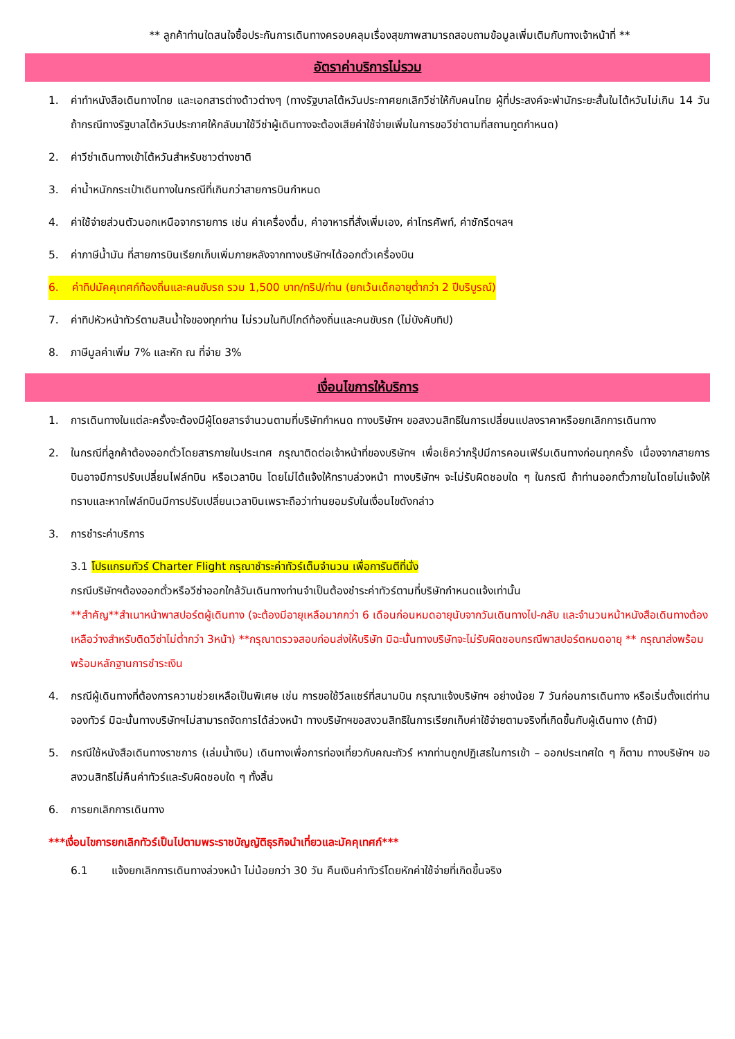** ลูกค้าท่านใดสนใจซื้อประกันการเดินทางครอบคลุมเรื่องสุขภาพสามารถสอบถามข้อมูลเพิ่มเติมกับทางเจ้าหน้าที่ **
อัตราค่าบริการไม่รวม
1. ค่าทำหนังสือเดินทางไทย และเอกสารต่างด้าวต่างๆ (ทางรัฐบาลไต้หวันประกาศยกเลิกวีซ่าให้กับคนไทย ผู้ที่ประสงค์จะพำนักระยะสั้นในไต้หวันไม่เกิน 14 วัน ถ้ากรณีทางรัฐบาลไต้หวันประกาศให้กลับมาใช้วีซ่าผู้เดินทางจะต้องเสียค่าใช้จ่ายเพิ่มในการขอวีซ่าตามที่สถานทูตกำหนด)
2. ค่าวีซ่าเดินทางเข้าไต้หวันสำหรับชาวต่างชาติ
3. ค่าน้ำหนักกระเป๋าเดินทางในกรณีที่เกินกว่าสายการบินกำหนด
4. ค่าใช้จ่ายส่วนตัวนอกเหนือจากรายการ เช่น ค่าเครื่องดื่ม, ค่าอาหารที่สั่งเพิ่มเอง, ค่าโทรศัพท์, ค่าซักรีดฯลฯ
5. ค่าภาษีน้ำมัน ที่สายการบินเรียกเก็บเพิ่มภายหลังจากทางบริษัทฯได้ออกตั๋วเครื่องบิน
6. ค่าทิปมัคคุเทศก์ท้องถิ่นและคนขับรถ รวม 1,500 บาท/ทริป/ท่าน (ยกเว้นเด็กอายุต่ำกว่า 2 ปีบริบูรณ์)
7. ค่าทิปหัวหน้าทัวร์ตามสินน้ำใจของทุกท่าน ไม่รวมในทิปไกด์ท้องถิ่นและคนขับรถ (ไม่บังคับทิป)
8. ภาษีมูลค่าเพิ่ม 7% และหัก ณ ที่จ่าย 3%
เงื่อนไขการให้บริการ
1. การเดินทางในแต่ละครั้งจะต้องมีผู้โดยสารจำนวนตามที่บริษัทกำหนด ทางบริษัทฯ ขอสงวนสิทธิในการเปลี่ยนแปลงราคาหรือยกเลิกการเดินทาง
2. ในกรณีที่ลูกค้าต้องออกตั๋วโดยสารภายในประเทศ กรุณาติดต่อเจ้าหน้าที่ของบริษัทฯ เพื่อเช็คว่ากรุ๊ปมีการคอนเฟิร์มเดินทางก่อนทุกครั้ง เนื่องจากสายการบินอาจมีการปรับเปลี่ยนไฟล์ทบิน หรือเวลาบิน โดยไม่ได้แจ้งให้ทราบล่วงหน้า ทางบริษัทฯ จะไม่รับผิดชอบใด ๆ ในกรณี ถ้าท่านออกตั๋วภายในโดยไม่แจ้งให้ทราบและหากไฟล์ทบินมีการปรับเปลี่ยนเวลาบินเพราะถือว่าท่านยอมรับในเงื่อนไขดังกล่าว
3. การชำระค่าบริการ
3.1 โปรแกรมทัวร์ Charter Flight กรุณาชำระค่าทัวร์เต็มจำนวน เพื่อการันตีที่นั่ง
กรณีบริษัทฯต้องออกตั๋วหรือวีซ่าออกใกล้วันเดินทางท่านจำเป็นต้องชำระค่าทัวร์ตามที่บริษัทกำหนดแจ้งเท่านั้น
**สำคัญ**สำเนาหน้าพาสปอร์ตผู้เดินทาง (จะต้องมีอายุเหลือมากกว่า 6 เดือนก่อนหมดอายุนับจากวันเดินทางไป-กลับ และจำนวนหน้าหนังสือเดินทางต้องเหลือว่างสำหรับติดวีซ่าไม่ต่ำกว่า 3หน้า) **กรุณาตรวจสอบก่อนส่งให้บริษัท มิฉะนั้นทางบริษัทจะไม่รับผิดชอบกรณีพาสปอร์ตหมดอายุ ** กรุณาส่งพร้อมพร้อมหลักฐานการชำระเงิน
4. กรณีผู้เดินทางที่ต้องการความช่วยเหลือเป็นพิเศษ เช่น การขอใช้วีลแชร์ที่สนามบิน กรุณาแจ้งบริษัทฯ อย่างน้อย 7 วันก่อนการเดินทาง หรือเริ่มตั้งแต่ท่านจองทัวร์ มิฉะนั้นทางบริษัทฯไม่สามารถจัดการได้ล่วงหน้า ทางบริษัทฯขอสงวนสิทธิในการเรียกเก็บค่าใช้จ่ายตามจริงที่เกิดขึ้นกับผู้เดินทาง (ถ้ามี)
5. กรณีใช้หนังสือเดินทางราชการ (เล่มน้ำเงิน) เดินทางเพื่อการท่องเที่ยวกับคณะทัวร์ หากท่านถูกปฏิเสธในการเข้า – ออกประเทศใด ๆ ก็ตาม ทางบริษัทฯ ขอสงวนสิทธิไม่คืนค่าทัวร์และรับผิดชอบใด ๆ ทั้งสิ้น
6. การยกเลิกการเดินทาง
***เงื่อนไขการยกเลิกทัวร์เป็นไปตามพระราชบัญญัติธุรกิจนำเที่ยวและมัคคุเทศก์***
6.1 แจ้งยกเลิกการเดินทางล่วงหน้า ไม่น้อยกว่า 30 วัน คืนเงินค่าทัวร์โดยหักค่าใช้จ่ายที่เกิดขึ้นจริง